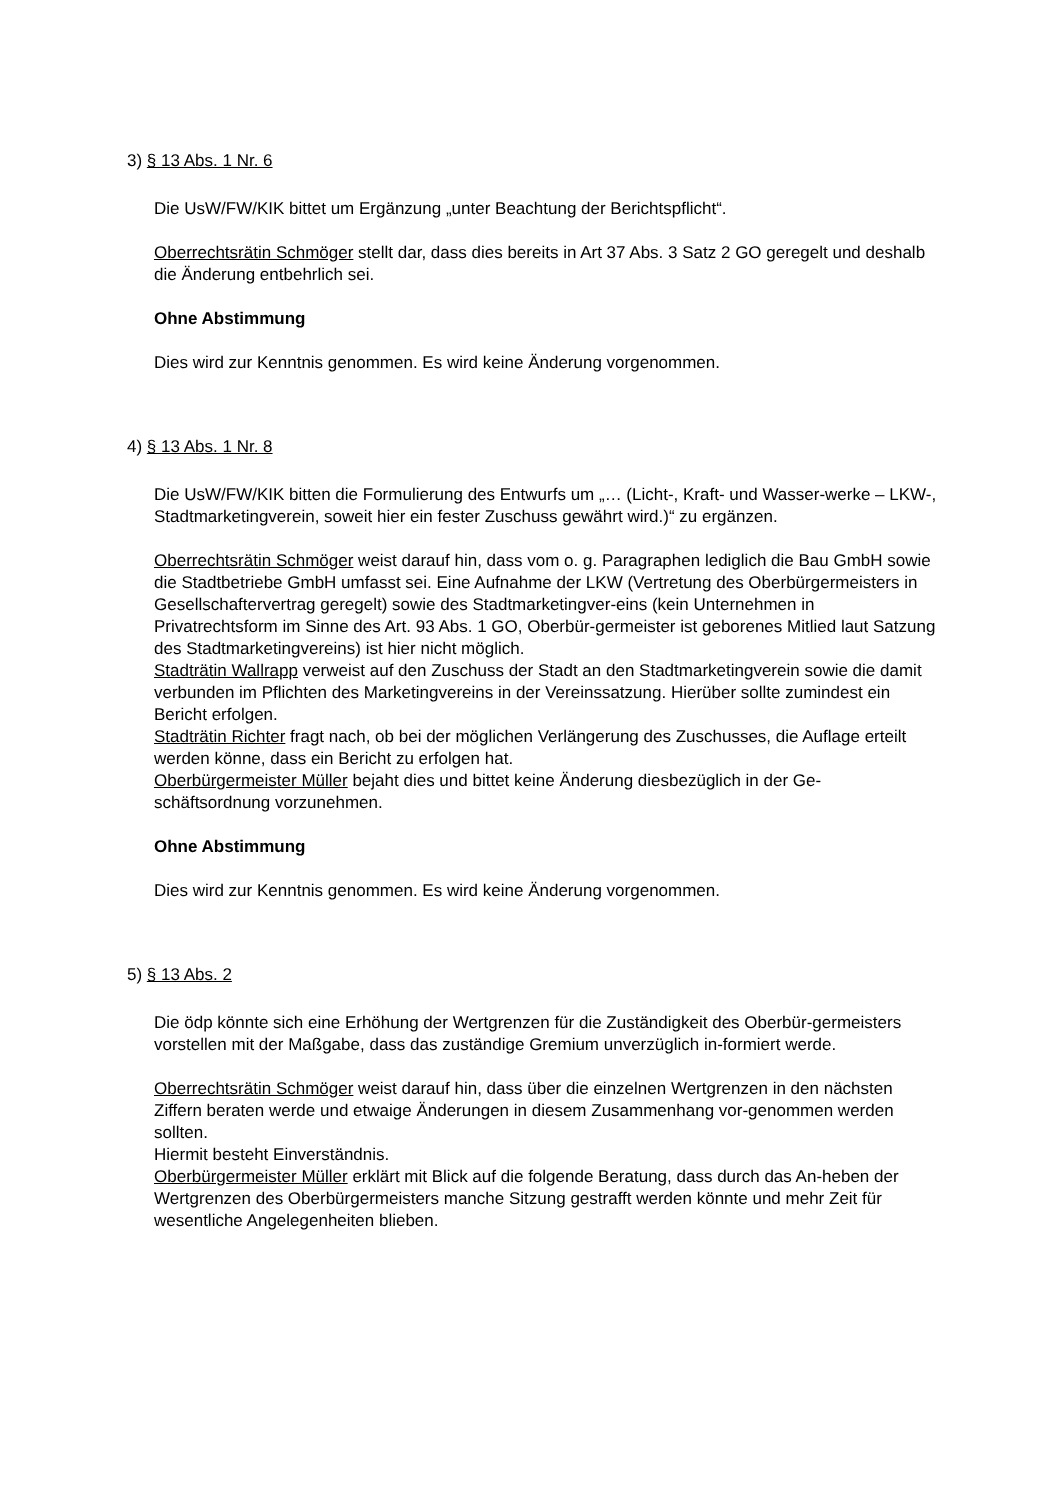3) § 13 Abs. 1 Nr. 6
Die UsW/FW/KIK bittet um Ergänzung „unter Beachtung der Berichtspflicht“.
Oberrechtsrätin Schmöger stellt dar, dass dies bereits in Art 37 Abs. 3 Satz 2 GO geregelt und deshalb die Änderung entbehrlich sei.
Ohne Abstimmung
Dies wird zur Kenntnis genommen. Es wird keine Änderung vorgenommen.
4) § 13 Abs. 1 Nr. 8
Die UsW/FW/KIK bitten die Formulierung des Entwurfs um „… (Licht-, Kraft- und Wasser-werke – LKW-, Stadtmarketingverein, soweit hier ein fester Zuschuss gewährt wird.)“ zu ergänzen.
Oberrechtsrätin Schmöger weist darauf hin, dass vom o. g. Paragraphen lediglich die Bau GmbH sowie die Stadtbetriebe GmbH umfasst sei. Eine Aufnahme der LKW (Vertretung des Oberbürgermeisters in Gesellschaftervertrag geregelt) sowie des Stadtmarketingver-eins (kein Unternehmen in Privatrechtsform im Sinne des Art. 93 Abs. 1 GO, Oberbür-germeister ist geborenes Mitlied laut Satzung des Stadtmarketingvereins) ist hier nicht möglich.
Stadträtin Wallrapp verweist auf den Zuschuss der Stadt an den Stadtmarketingverein sowie die damit verbunden im Pflichten des Marketingvereins in der Vereinssatzung. Hierüber sollte zumindest ein Bericht erfolgen.
Stadträtin Richter fragt nach, ob bei der möglichen Verlängerung des Zuschusses, die Auflage erteilt werden könne, dass ein Bericht zu erfolgen hat.
Oberbürgermeister Müller bejaht dies und bittet keine Änderung diesbezüglich in der Ge-schäftsordnung vorzunehmen.
Ohne Abstimmung
Dies wird zur Kenntnis genommen. Es wird keine Änderung vorgenommen.
5) § 13 Abs. 2
Die ödp könnte sich eine Erhöhung der Wertgrenzen für die Zuständigkeit des Oberbür-germeisters vorstellen mit der Maßgabe, dass das zuständige Gremium unverzüglich in-formiert werde.
Oberrechtsrätin Schmöger weist darauf hin, dass über die einzelnen Wertgrenzen in den nächsten Ziffern beraten werde und etwaige Änderungen in diesem Zusammenhang vor-genommen werden sollten.
Hiermit besteht Einverständnis.
Oberbürgermeister Müller erklärt mit Blick auf die folgende Beratung, dass durch das An-heben der Wertgrenzen des Oberbürgermeisters manche Sitzung gestrafft werden könnte und mehr Zeit für wesentliche Angelegenheiten blieben.